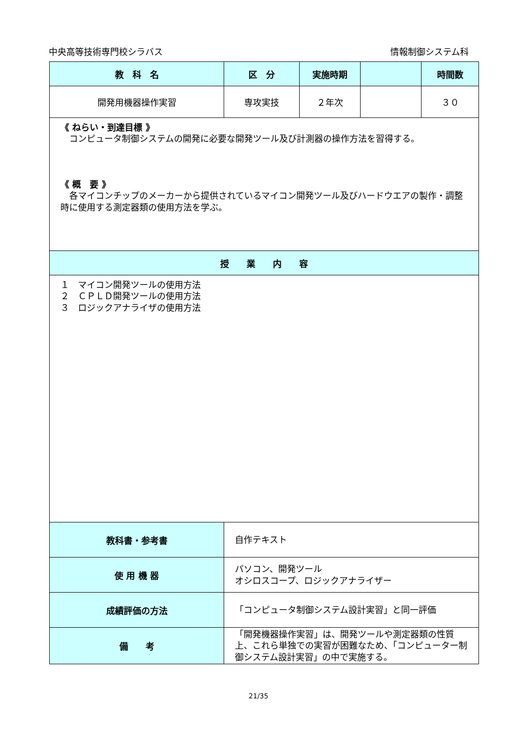中央高等技術専門校シラバス 情報制御システム科
| 教 科 名 | 区 分 | 実施時期 | | 時間数 |
| --- | --- | --- | --- | --- |
| 開発用機器操作実習 | 専攻実技 | ２年次 | | ３０ |
| 《 ねらい・到達目標 》 コンピュータ制御システムの開発に必要な開発ツール及び計測器の操作方法を習得する。 《 概 要 》 各マイコンチップのメーカーから提供されているマイコン開発ツール及びハードウエアの製作・調整時に使用する測定器類の使用方法を学ぶ。 | | | | |
| 授 業 内 容 | | | | |
| １ マイコン開発ツールの使用方法 ２ ＣＰＬＤ開発ツールの使用方法 ３ ロジックアナライザの使用方法 | | | | |
| 教科書・参考書 | 自作テキスト | | | |
| 使 用 機 器 | パソコン、開発ツール オシロスコープ、ロジックアナライザー | | | |
| 成績評価の方法 | 「コンピュータ制御システム設計実習」と同一評価 | | | |
| 備 考 | 「開発機器操作実習」は、開発ツールや測定器類の性質上、これら単独での実習が困難なため、「コンピューター制御システム設計実習」の中で実施する。 | | | |
21/35